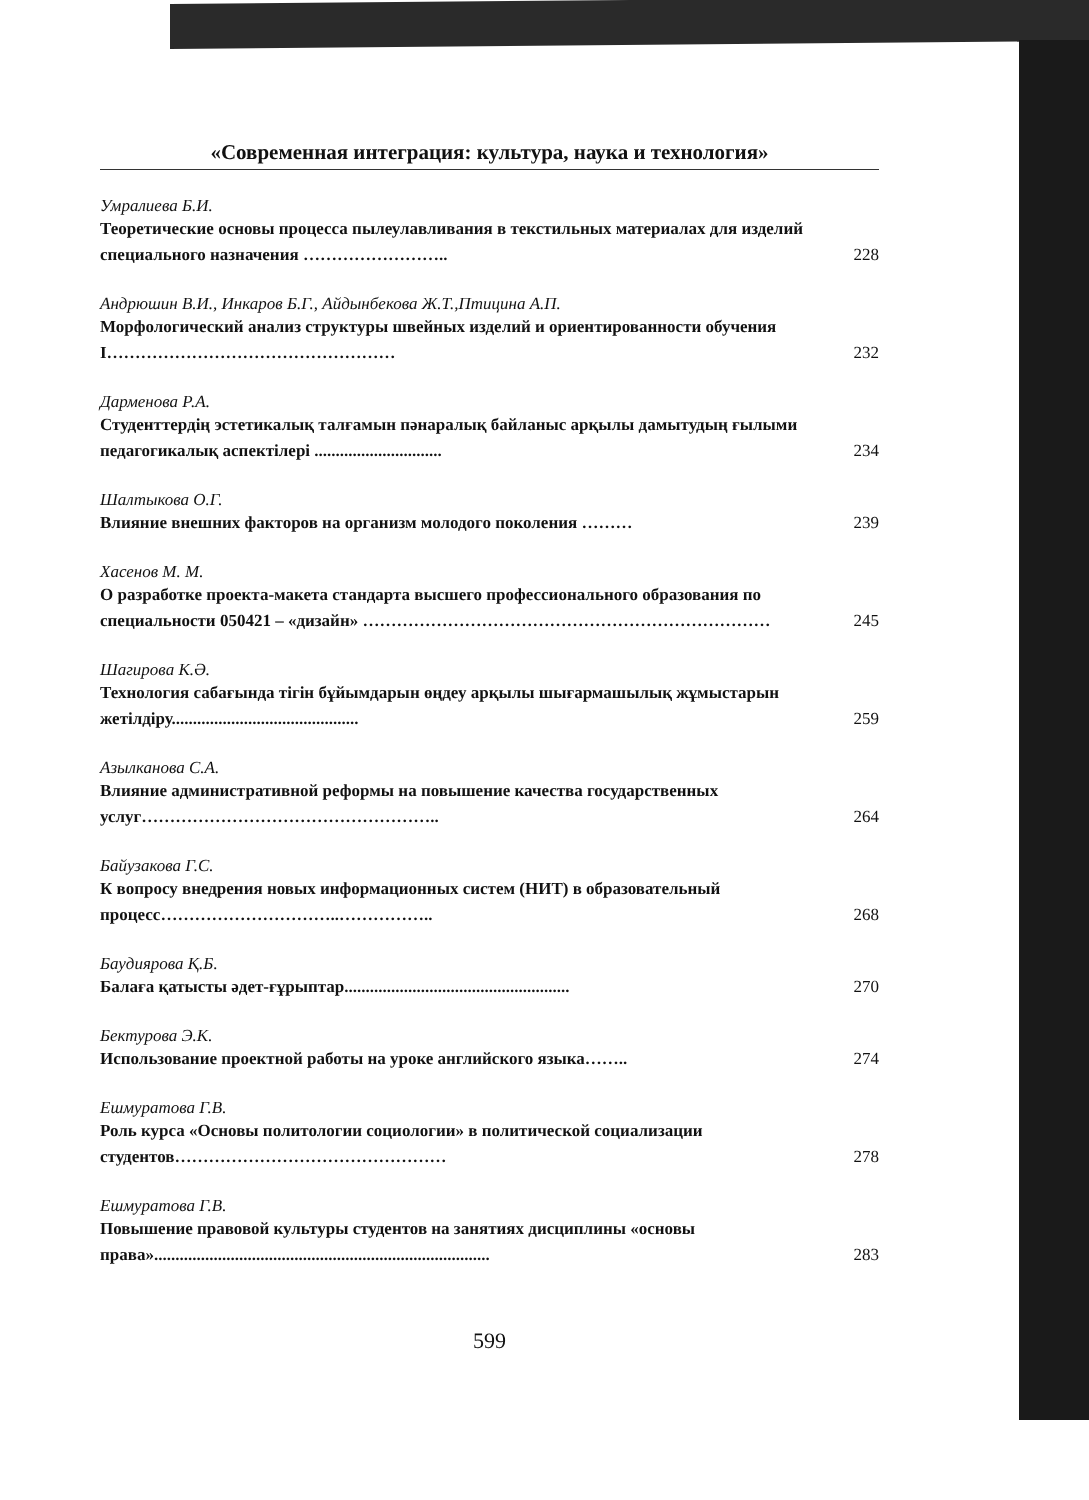«Современная интеграция: культура, наука и технология»
Умралиева Б.И.
Теоретические основы процесса пылеулавливания в текстильных материалах для изделий специального назначения …………………….. 228
Андрюшин В.И., Инкаров Б.Г., Айдынбекова Ж.Т.,Птицина А.П.
Морфологический анализ структуры швейных изделий и ориентированности обучения І…………………………………………… 232
Дарменова Р.А.
Студенттердің эстетикалық талғамын пәнаралық байланыс арқылы дамытудың ғылыми педагогикалық аспектілері .............................. 234
Шалтыкова О.Г.
Влияние внешних факторов на организм молодого поколения ……… 239
Хасенов М. М.
О разработке проекта-макета стандарта высшего профессионального образования по специальности 050421 – «дизайн» ……………………………………………………………… 245
Шагирова К.Ә.
Технология сабағында тігін бұйымдарын өңдеу арқылы шығармашылық жұмыстарын жетілдіру............................................ 259
Азылканова С.А.
Влияние административной реформы на повышение качества государственных услуг…………………………………………….. 264
Байузакова Г.С.
К вопросу внедрения новых информационных систем (НИТ) в образовательный процесс…………………………..…………….. 268
Баудиярова Қ.Б.
Балаға қатысты әдет-ғұрыптар..................................................... 270
Бектурова Э.К.
Использование проектной работы на уроке английского языка…….. 274
Ешмуратова Г.В.
Роль курса «Основы политологии социологии» в политической социализации студентов………………………………………… 278
Ешмуратова Г.В.
Повышение правовой культуры студентов на занятиях дисциплины «основы права»............................................................................... 283
599